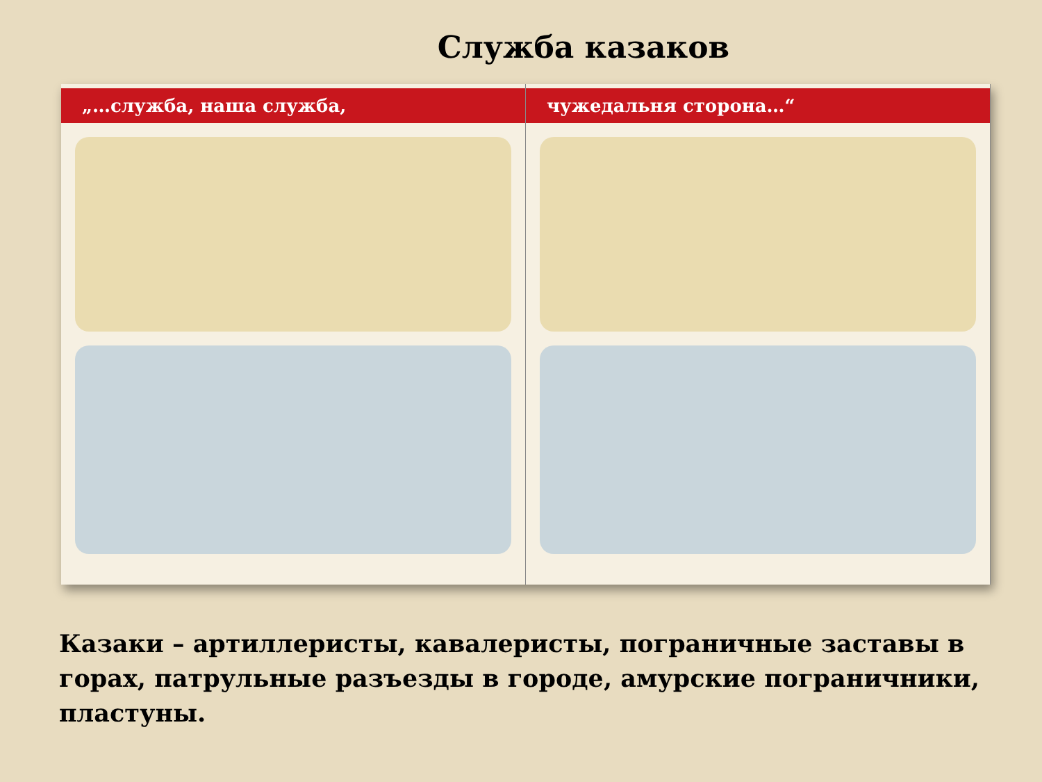Служба казаков
„…служба, наша служба, чужедальня сторона…“
Казаки – артиллеристы, кавалеристы, пограничные заставы в горах, патрульные разъезды в городе, амурские пограничники, пластуны.